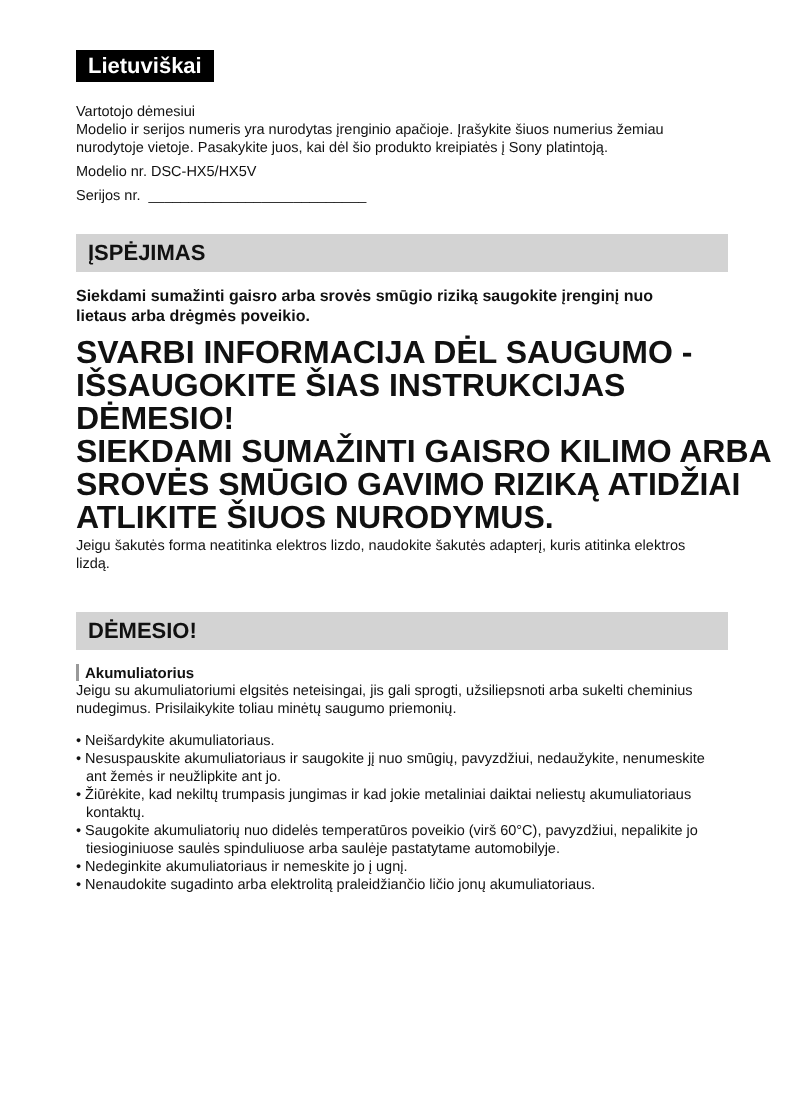Lietuviškai
Vartotojo dėmesiui
Modelio ir serijos numeris yra nurodytas įrenginio apačioje. Įrašykite šiuos numerius žemiau nurodytoje vietoje. Pasakykite juos, kai dėl šio produkto kreipiatės į Sony platintoją.
Modelio nr. DSC-HX5/HX5V
Serijos nr. ___________________________
ĮSPĖJIMAS
Siekdami sumažinti gaisro arba srovės smūgio riziką saugokite įrenginį nuo lietaus arba drėgmės poveikio.
SVARBI INFORMACIJA DĖL SAUGUMO -IŠSAUGOKITE ŠIAS INSTRUKCIJAS
DĖMESIO!
SIEKDAMI SUMAŽINTI GAISRO KILIMO ARBA SROVĖS SMŪGIO GAVIMO RIZIKĄ ATIDŽIAI ATLIKITE ŠIUOS NURODYMUS.
Jeigu šakutės forma neatitinka elektros lizdo, naudokite šakutės adapterį, kuris atitinka elektros lizdą.
DĖMESIO!
Akumuliatorius
Jeigu su akumuliatoriumi elgsitės neteisingai, jis gali sprogti, užsiliepsnoti arba sukelti cheminius nudegimus. Prisilaikykite toliau minėtų saugumo priemonių.
• Neišardykite akumuliatoriaus.
• Nesuspauskite akumuliatoriaus ir saugokite jį nuo smūgių, pavyzdžiui, nedaužykite, nenumeskite ant žemės ir neužlipkite ant jo.
• Žiūrėkite, kad nekiltų trumpasis jungimas ir kad jokie metaliniai daiktai neliestų akumuliatoriaus kontaktų.
• Saugokite akumuliatorių nuo didelės temperatūros poveikio (virš 60°C), pavyzdžiui, nepalikite jo tiesioginiuose saulės spinduliuose arba saulėje pastatytame automobilyje.
• Nedeginkite akumuliatoriaus ir nemeskite jo į ugnį.
• Nenaudokite sugadinto arba elektrolitą praleidžiančio ličio jonų akumuliatoriaus.